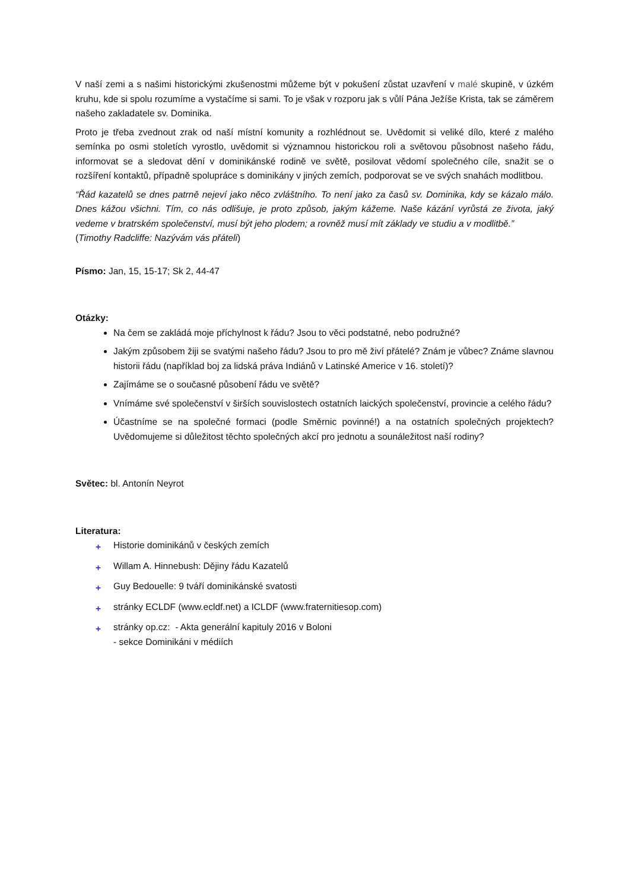V naší zemi a s našimi historickými zkušenostmi můžeme být v pokušení zůstat uzavření v malé skupině, v úzkém kruhu, kde si spolu rozumíme a vystačíme si sami. To je však v rozporu jak s vůlí Pána Ježíše Krista, tak se záměrem našeho zakladatele sv. Dominika.
Proto je třeba zvednout zrak od naší místní komunity a rozhlédnout se. Uvědomit si veliké dílo, které z malého semínka po osmi stoletích vyrostlo, uvědomit si významnou historickou roli a světovou působnost našeho řádu, informovat se a sledovat dění v dominikánské rodině ve světě, posilovat vědomí společného cíle, snažit se o rozšíření kontaktů, případně spolupráce s dominikány v jiných zemích, podporovat se ve svých snahách modlitbou.
“Řád kazatelů se dnes patrně nejeví jako něco zvláštního. To není jako za časů sv. Dominika, kdy se kázalo málo. Dnes kážou všichni. Tím, co nás odlišuje, je proto způsob, jakým kážeme. Naše kázání vyrůstá ze života, jaký vedeme v bratrském společenství, musí být jeho plodem; a rovněž musí mít základy ve studiu a v modlitbě.”
(Timothy Radcliffe: Nazývám vás přáteli)
Písmo: Jan, 15, 15-17; Sk 2, 44-47
Otázky:
Na čem se zakládá moje příchylnost k řádu? Jsou to věci podstatné, nebo podružné?
Jakým způsobem žiji se svatými našeho řádu? Jsou to pro mě živí přátelé? Znám je vůbec? Známe slavnou historii řádu (například boj za lidská práva Indiánů v Latinské Americe v 16. století)?
Zajímáme se o současné působení řádu ve světě?
Vnímáme své společenství v širších souvislostech ostatních laických společenství, provincie a celého řádu?
Účastníme se na společné formaci (podle Směrnic povinné!) a na ostatních společných projektech? Uvědomujeme si důležitost těchto společných akcí pro jednotu a sounáležitost naší rodiny?
Světec: bl. Antonín Neyrot
Literatura:
+ Historie dominikánů v českých zemích
+ Willam A. Hinnebush: Dějiny řádu Kazatelů
+ Guy Bedouelle: 9 tváří dominikánské svatosti
+ stránky ECLDF (www.ecldf.net) a ICLDF (www.fraternitiesop.com)
+ stránky op.cz: - Akta generální kapituly 2016 v Boloni
- sekce Dominikáni v médiích